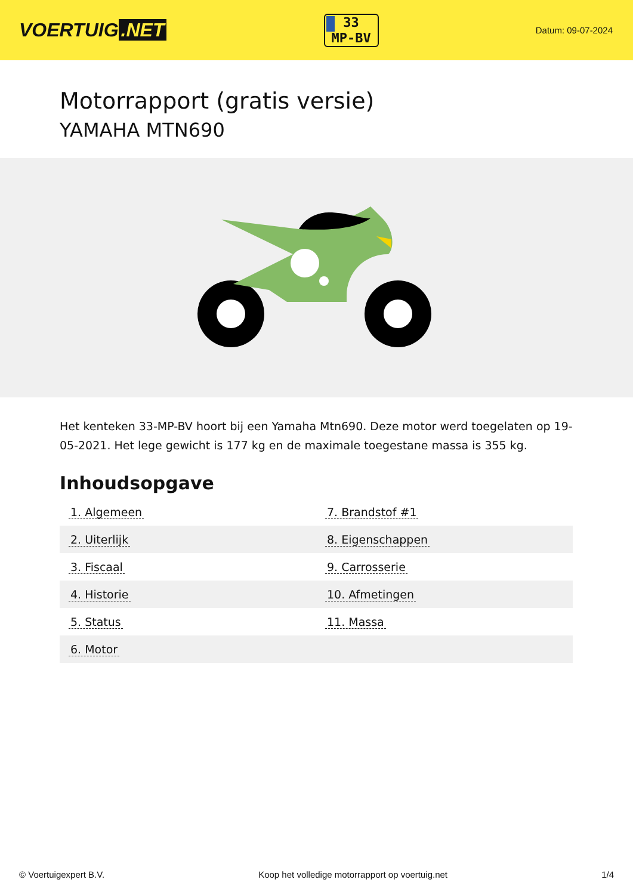VOERTUIG.NET
33
MP-BV
Datum: 09-07-2024
Motorrapport (gratis versie)
YAMAHA MTN690
Het kenteken 33-MP-BV hoort bij een Yamaha Mtn690. Deze motor werd toegelaten op 19-05-2021. Het lege gewicht is 177 kg en de maximale toegestane massa is 355 kg.
Inhoudsopgave
| 1. Algemeen | 7. Brandstof #1 |
| 2. Uiterlijk | 8. Eigenschappen |
| 3. Fiscaal | 9. Carrosserie |
| 4. Historie | 10. Afmetingen |
| 5. Status | 11. Massa |
| 6. Motor | |
© Voertuigexpert B.V. Koop het volledige motorrapport op voertuig.net 1/4